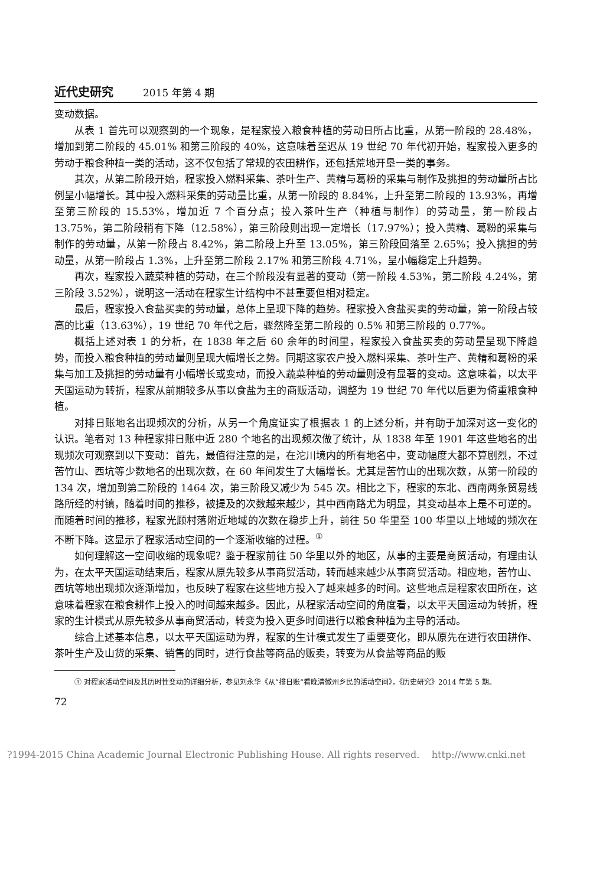近代史研究 2015 年第 4 期
变动数据。
从表 1 首先可以观察到的一个现象，是程家投入粮食种植的劳动日所占比重，从第一阶段的 28.48%，增加到第二阶段的 45.01% 和第三阶段的 40%，这意味着至迟从 19 世纪 70 年代初开始，程家投入更多的劳动于粮食种植一类的活动，这不仅包括了常规的农田耕作，还包括荒地开垦一类的事务。
其次，从第二阶段开始，程家投入燃料采集、茶叶生产、黄精与葛粉的采集与制作及挑担的劳动量所占比例呈小幅增长。其中投入燃料采集的劳动量比重，从第一阶段的 8.84%，上升至第二阶段的 13.93%，再增至第三阶段的 15.53%，增加近 7 个百分点；投入茶叶生产（种植与制作）的劳动量，第一阶段占 13.75%，第二阶段稍有下降（12.58%），第三阶段则出现一定增长（17.97%）；投入黄精、葛粉的采集与制作的劳动量，从第一阶段占 8.42%，第二阶段上升至 13.05%，第三阶段回落至 2.65%；投入挑担的劳动量，从第一阶段占 1.3%，上升至第二阶段 2.17% 和第三阶段 4.71%，呈小幅稳定上升趋势。
再次，程家投入蔬菜种植的劳动，在三个阶段没有显著的变动（第一阶段 4.53%，第二阶段 4.24%，第三阶段 3.52%），说明这一活动在程家生计结构中不甚重要但相对稳定。
最后，程家投入食盐买卖的劳动量，总体上呈现下降的趋势。程家投入食盐买卖的劳动量，第一阶段占较高的比重（13.63%），19 世纪 70 年代之后，骤然降至第二阶段的 0.5% 和第三阶段的 0.77%。
概括上述对表 1 的分析，在 1838 年之后 60 余年的时间里，程家投入食盐买卖的劳动量呈现下降趋势，而投入粮食种植的劳动量则呈现大幅增长之势。同期这家农户投入燃料采集、茶叶生产、黄精和葛粉的采集与加工及挑担的劳动量有小幅增长或变动，而投入蔬菜种植的劳动量则没有显著的变动。这意味着，以太平天国运动为转折，程家从前期较多从事以食盐为主的商贩活动，调整为 19 世纪 70 年代以后更为倚重粮食种植。
对排日账地名出现频次的分析，从另一个角度证实了根据表 1 的上述分析，并有助于加深对这一变化的认识。笔者对 13 种程家排日账中近 280 个地名的出现频次做了统计，从 1838 年至 1901 年这些地名的出现频次可观察到以下变动：首先，最值得注意的是，在沱川境内的所有地名中，变动幅度大都不算剧烈，不过苦竹山、西坑等少数地名的出现次数，在 60 年间发生了大幅增长。尤其是苦竹山的出现次数，从第一阶段的 134 次，增加到第二阶段的 1464 次，第三阶段又减少为 545 次。相比之下，程家的东北、西南两条贸易线路所经的村镇，随着时间的推移，被提及的次数越来越少，其中西南路尤为明显，其变动基本上是不可逆的。而随着时间的推移，程家光顾村落附近地域的次数在稳步上升，前往 50 华里至 100 华里以上地域的频次在不断下降。这显示了程家活动空间的一个逐渐收缩的过程。<sup>①</sup>
如何理解这一空间收缩的现象呢？鉴于程家前往 50 华里以外的地区，从事的主要是商贸活动，有理由认为，在太平天国运动结束后，程家从原先较多从事商贸活动，转而越来越少从事商贸活动。相应地，苦竹山、西坑等地出现频次逐渐增加，也反映了程家在这些地方投入了越来越多的时间。这些地点是程家农田所在，这意味着程家在粮食耕作上投入的时间越来越多。因此，从程家活动空间的角度看，以太平天国运动为转折，程家的生计模式从原先较多从事商贸活动，转变为投入更多时间进行以粮食种植为主导的活动。
综合上述基本信息，以太平天国运动为界，程家的生计模式发生了重要变化，即从原先在进行农田耕作、茶叶生产及山货的采集、销售的同时，进行食盐等商品的贩卖，转变为从食盐等商品的贩
① 对程家活动空间及其历时性变动的详细分析，参见刘永华《从“排日账”看晚清徽州乡民的活动空间》，《历史研究》2014 年第 5 期。
72
?1994-2015 China Academic Journal Electronic Publishing House. All rights reserved. http://www.cnki.net